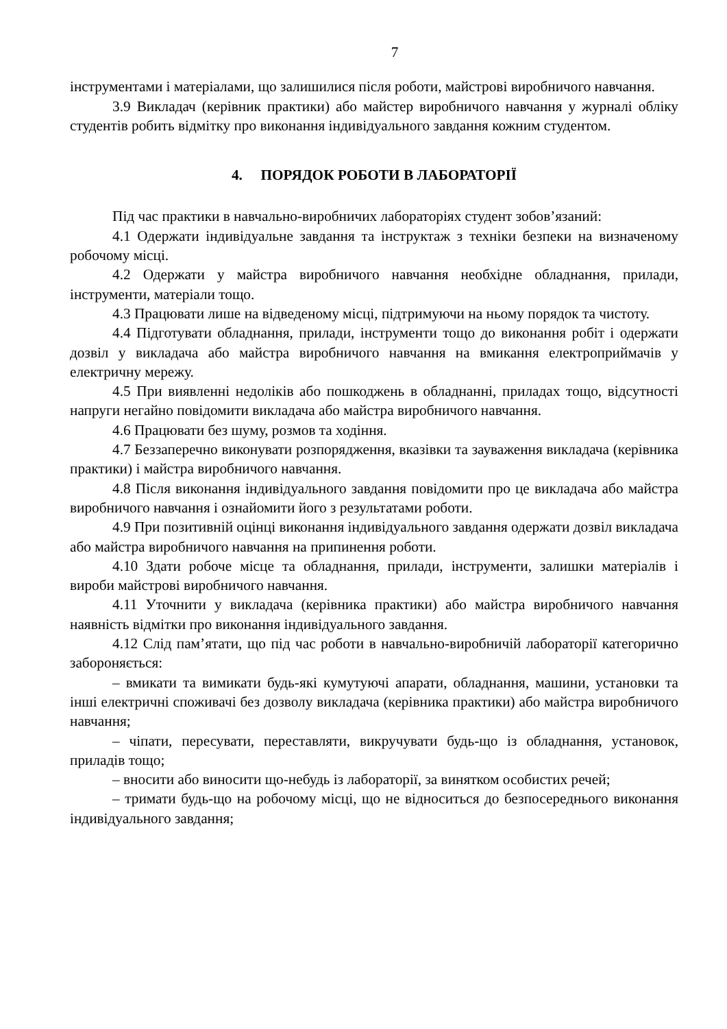7
інструментами і матеріалами, що залишилися після роботи, майстрові виробничого навчання.
3.9 Викладач (керівник практики) або майстер виробничого навчання у журналі обліку студентів робить відмітку про виконання індивідуального завдання кожним студентом.
4. ПОРЯДОК РОБОТИ В ЛАБОРАТОРІЇ
Під час практики в навчально-виробничих лабораторіях студент зобов’язаний:
4.1 Одержати індивідуальне завдання та інструктаж з техніки безпеки на визначеному робочому місці.
4.2 Одержати у майстра виробничого навчання необхідне обладнання, прилади, інструменти, матеріали тощо.
4.3 Працювати лише на відведеному місці, підтримуючи на ньому порядок та чистоту.
4.4 Підготувати обладнання, прилади, інструменти тощо до виконання робіт і одержати дозвіл у викладача або майстра виробничого навчання на вмикання електроприймачів у електричну мережу.
4.5 При виявленні недоліків або пошкоджень в обладнанні, приладах тощо, відсутності напруги негайно повідомити викладача або майстра виробничого навчання.
4.6 Працювати без шуму, розмов та ходіння.
4.7 Беззаперечно виконувати розпорядження, вказівки та зауваження викладача (керівника практики) і майстра виробничого навчання.
4.8 Після виконання індивідуального завдання повідомити про це викладача або майстра виробничого навчання і ознайомити його з результатами роботи.
4.9 При позитивній оцінці виконання індивідуального завдання одержати дозвіл викладача або майстра виробничого навчання на припинення роботи.
4.10 Здати робоче місце та обладнання, прилади, інструменти, залишки матеріалів і вироби майстрові виробничого навчання.
4.11 Уточнити у викладача (керівника практики) або майстра виробничого навчання наявність відмітки про виконання індивідуального завдання.
4.12 Слід пам’ятати, що під час роботи в навчально-виробничій лабораторії категорично забороняється:
– вмикати та вимикати будь-які кумутуючі апарати, обладнання, машини, установки та інші електричні споживачі без дозволу викладача (керівника практики) або майстра виробничого навчання;
– чіпати, пересувати, переставляти, викручувати будь-що із обладнання, установок, приладів тощо;
– вносити або виносити що-небудь із лабораторії, за винятком особистих речей;
– тримати будь-що на робочому місці, що не відноситься до безпосереднього виконання індивідуального завдання;